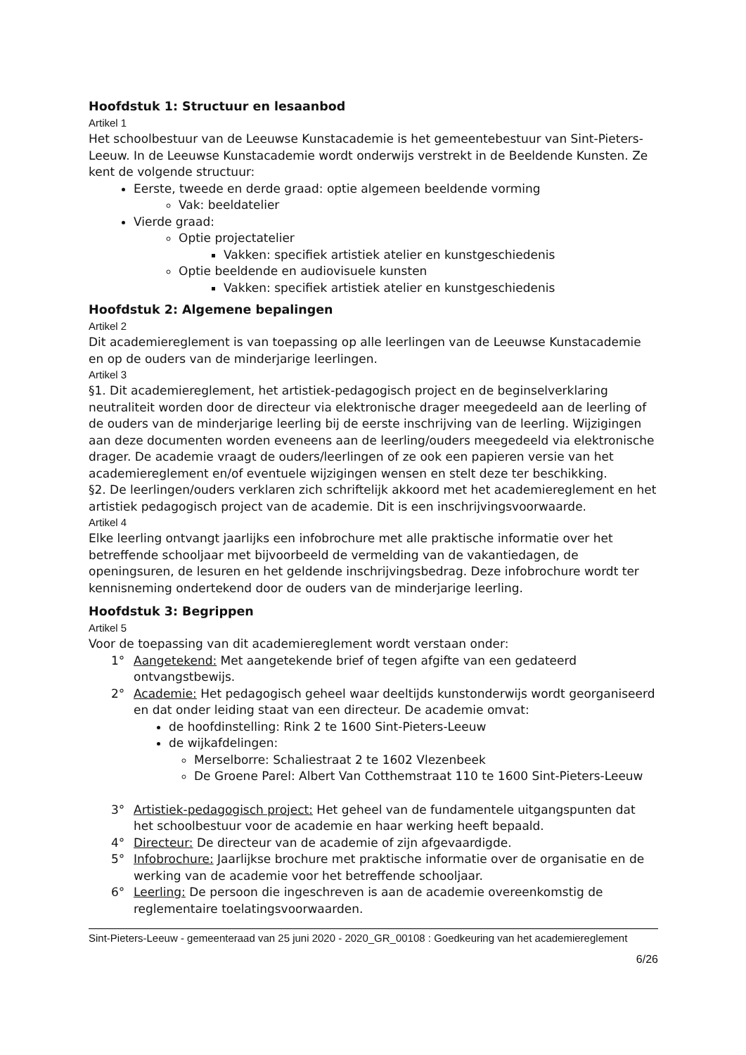Hoofdstuk 1: Structuur en lesaanbod
Artikel 1
Het schoolbestuur van de Leeuwse Kunstacademie is het gemeentebestuur van Sint-Pieters-Leeuw. In de Leeuwse Kunstacademie wordt onderwijs verstrekt in de Beeldende Kunsten. Ze kent de volgende structuur:
Eerste, tweede en derde graad: optie algemeen beeldende vorming
Vak: beeldatelier
Vierde graad:
Optie projectatelier
Vakken: specifiek artistiek atelier en kunstgeschiedenis
Optie beeldende en audiovisuele kunsten
Vakken: specifiek artistiek atelier en kunstgeschiedenis
Hoofdstuk 2: Algemene bepalingen
Artikel 2
Dit academiereglement is van toepassing op alle leerlingen van de Leeuwse Kunstacademie en op de ouders van de minderjarige leerlingen.
Artikel 3
§1. Dit academiereglement, het artistiek-pedagogisch project en de beginselverklaring neutraliteit worden door de directeur via elektronische drager meegedeeld aan de leerling of de ouders van de minderjarige leerling bij de eerste inschrijving van de leerling. Wijzigingen aan deze documenten worden eveneens aan de leerling/ouders meegedeeld via elektronische drager. De academie vraagt de ouders/leerlingen of ze ook een papieren versie van het academiereglement en/of eventuele wijzigingen wensen en stelt deze ter beschikking.
§2. De leerlingen/ouders verklaren zich schriftelijk akkoord met het academiereglement en het artistiek pedagogisch project van de academie. Dit is een inschrijvingsvoorwaarde.
Artikel 4
Elke leerling ontvangt jaarlijks een infobrochure met alle praktische informatie over het betreffende schooljaar met bijvoorbeeld de vermelding van de vakantiedagen, de openingsuren, de lesuren en het geldende inschrijvingsbedrag. Deze infobrochure wordt ter kennisneming ondertekend door de ouders van de minderjarige leerling.
Hoofdstuk 3: Begrippen
Artikel 5
Voor de toepassing van dit academiereglement wordt verstaan onder:
1° Aangetekend: Met aangetekende brief of tegen afgifte van een gedateerd ontvangstbewijs.
2° Academie: Het pedagogisch geheel waar deeltijds kunstonderwijs wordt georganiseerd en dat onder leiding staat van een directeur. De academie omvat:
de hoofdinstelling: Rink 2 te 1600 Sint-Pieters-Leeuw
de wijkafdelingen:
Merselborre: Schaliestraat 2 te 1602 Vlezenbeek
De Groene Parel: Albert Van Cotthemstraat 110 te 1600 Sint-Pieters-Leeuw
3° Artistiek-pedagogisch project: Het geheel van de fundamentele uitgangspunten dat het schoolbestuur voor de academie en haar werking heeft bepaald.
4° Directeur: De directeur van de academie of zijn afgevaardigde.
5° Infobrochure: Jaarlijkse brochure met praktische informatie over de organisatie en de werking van de academie voor het betreffende schooljaar.
6° Leerling: De persoon die ingeschreven is aan de academie overeenkomstig de reglementaire toelatingsvoorwaarden.
Sint-Pieters-Leeuw - gemeenteraad van 25 juni 2020 - 2020_GR_00108 : Goedkeuring van het academiereglement
6/26